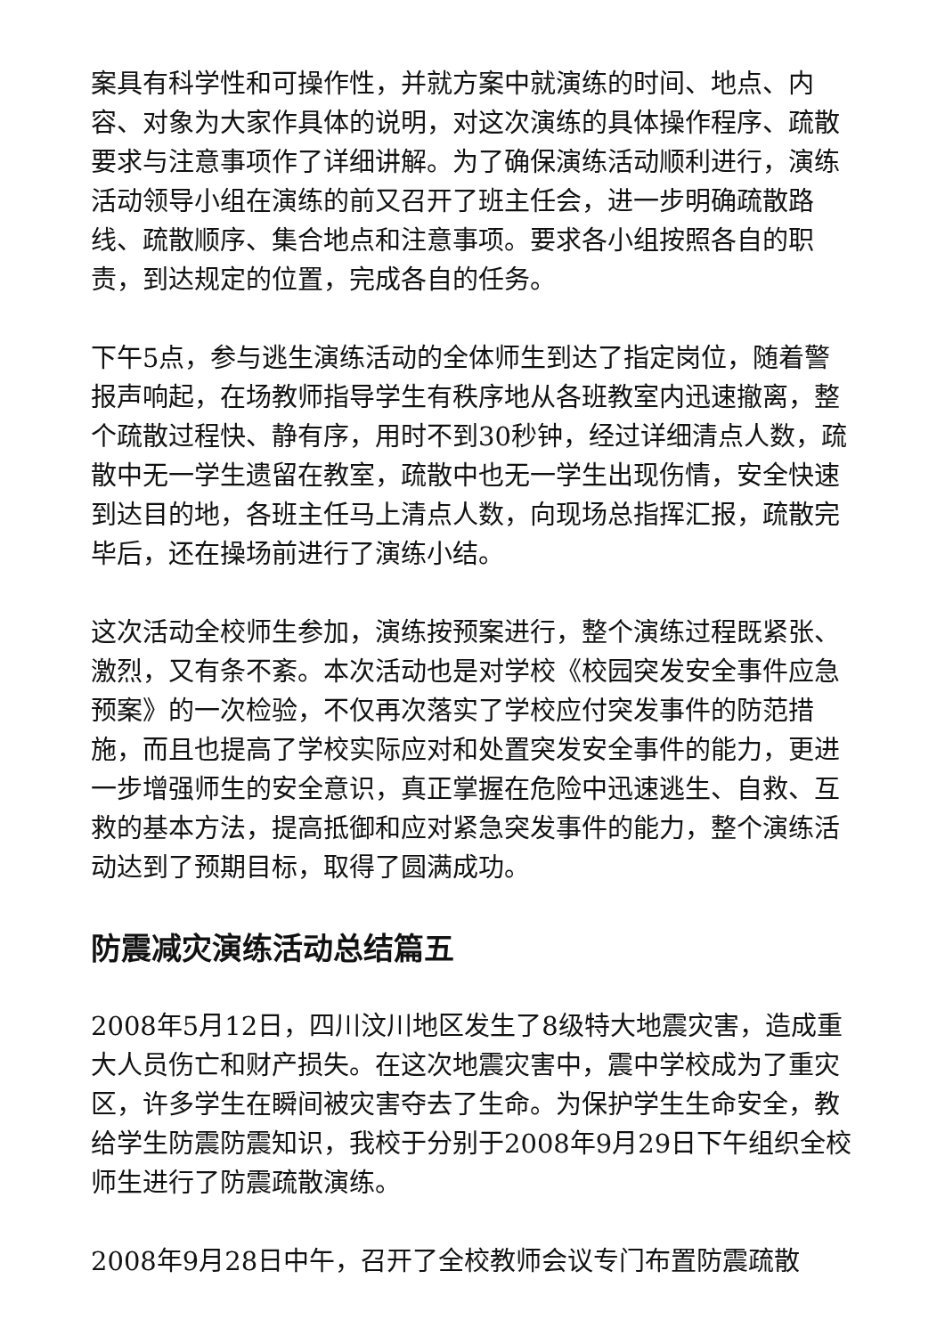案具有科学性和可操作性，并就方案中就演练的时间、地点、内容、对象为大家作具体的说明，对这次演练的具体操作程序、疏散要求与注意事项作了详细讲解。为了确保演练活动顺利进行，演练活动领导小组在演练的前又召开了班主任会，进一步明确疏散路线、疏散顺序、集合地点和注意事项。要求各小组按照各自的职责，到达规定的位置，完成各自的任务。
下午5点，参与逃生演练活动的全体师生到达了指定岗位，随着警报声响起，在场教师指导学生有秩序地从各班教室内迅速撤离，整个疏散过程快、静有序，用时不到30秒钟，经过详细清点人数，疏散中无一学生遗留在教室，疏散中也无一学生出现伤情，安全快速到达目的地，各班主任马上清点人数，向现场总指挥汇报，疏散完毕后，还在操场前进行了演练小结。
这次活动全校师生参加，演练按预案进行，整个演练过程既紧张、激烈，又有条不紊。本次活动也是对学校《校园突发安全事件应急预案》的一次检验，不仅再次落实了学校应付突发事件的防范措施，而且也提高了学校实际应对和处置突发安全事件的能力，更进一步增强师生的安全意识，真正掌握在危险中迅速逃生、自救、互救的基本方法，提高抵御和应对紧急突发事件的能力，整个演练活动达到了预期目标，取得了圆满成功。
防震减灾演练活动总结篇五
2008年5月12日，四川汶川地区发生了8级特大地震灾害，造成重大人员伤亡和财产损失。在这次地震灾害中，震中学校成为了重灾区，许多学生在瞬间被灾害夺去了生命。为保护学生生命安全，教给学生防震防震知识，我校于分别于2008年9月29日下午组织全校师生进行了防震疏散演练。
2008年9月28日中午，召开了全校教师会议专门布置防震疏散